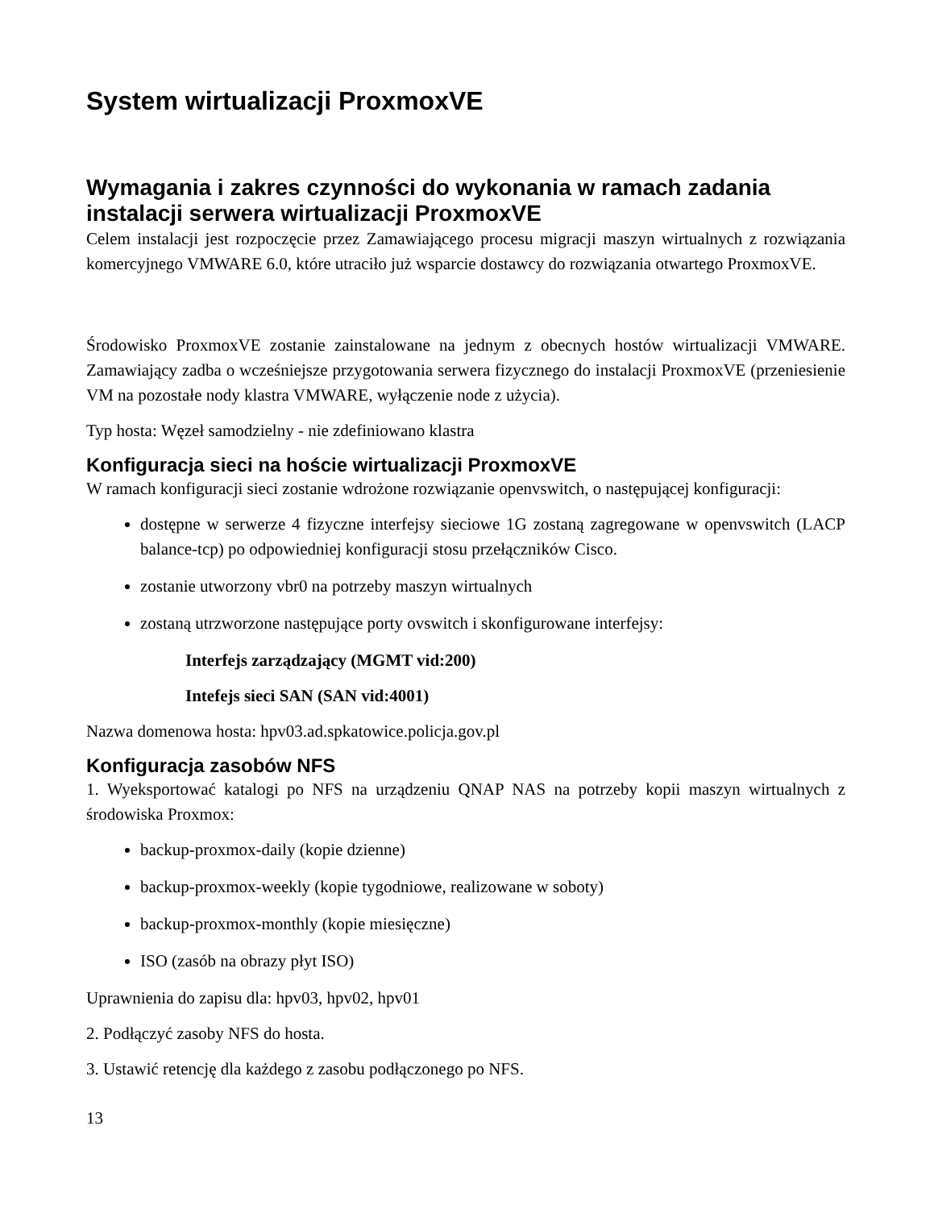System wirtualizacji ProxmoxVE
Wymagania i zakres czynności do wykonania w ramach zadania instalacji serwera wirtualizacji ProxmoxVE
Celem instalacji jest rozpoczęcie przez Zamawiającego procesu migracji maszyn wirtualnych z rozwiązania komercyjnego VMWARE 6.0, które utraciło już wsparcie dostawcy do rozwiązania otwartego ProxmoxVE.
Środowisko ProxmoxVE zostanie zainstalowane na jednym z obecnych hostów wirtualizacji VMWARE. Zamawiający zadba o wcześniejsze przygotowania serwera fizycznego do instalacji ProxmoxVE (przeniesienie VM na pozostałe nody klastra VMWARE, wyłączenie node z użycia).
Typ hosta: Węzeł samodzielny - nie zdefiniowano klastra
Konfiguracja sieci na hoście wirtualizacji ProxmoxVE
W ramach konfiguracji sieci zostanie wdrożone rozwiązanie openvswitch, o następującej konfiguracji:
dostępne w serwerze 4 fizyczne interfejsy sieciowe 1G zostaną zagregowane w openvswitch (LACP balance-tcp) po odpowiedniej konfiguracji stosu przełączników Cisco.
zostanie utworzony vbr0 na potrzeby maszyn wirtualnych
zostaną utrzworzone następujące porty ovswitch i skonfigurowane interfejsy:
Interfejs zarządzający (MGMT vid:200)
Intefejs sieci SAN (SAN vid:4001)
Nazwa domenowa hosta: hpv03.ad.spkatowice.policja.gov.pl
Konfiguracja zasobów NFS
1. Wyeksportować katalogi po NFS na urządzeniu QNAP NAS na potrzeby kopii maszyn wirtualnych z środowiska Proxmox:
backup-proxmox-daily (kopie dzienne)
backup-proxmox-weekly (kopie tygodniowe, realizowane w soboty)
backup-proxmox-monthly (kopie miesięczne)
ISO (zasób na obrazy płyt ISO)
Uprawnienia do zapisu dla: hpv03, hpv02, hpv01
2. Podłączyć zasoby NFS do hosta.
3. Ustawić retencję dla każdego z zasobu podłączonego po NFS.
13